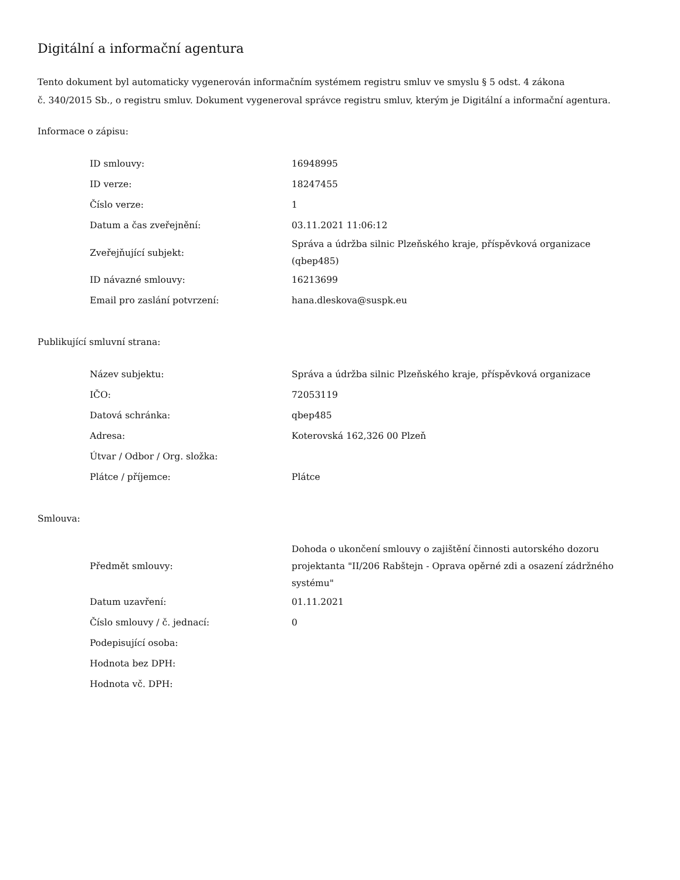Digitální a informační agentura
Tento dokument byl automaticky vygenerován informačním systémem registru smluv ve smyslu § 5 odst. 4 zákona
č. 340/2015 Sb., o registru smluv. Dokument vygeneroval správce registru smluv, kterým je Digitální a informační agentura.
Informace o zápisu:
| ID smlouvy: | 16948995 |
| ID verze: | 18247455 |
| Číslo verze: | 1 |
| Datum a čas zveřejnění: | 03.11.2021 11:06:12 |
| Zveřejňující subjekt: | Správa a údržba silnic Plzeňského kraje, příspěvková organizace (qbep485) |
| ID návazné smlouvy: | 16213699 |
| Email pro zaslání potvrzení: | hana.dleskova@suspk.eu |
Publikující smluvní strana:
| Název subjektu: | Správa a údržba silnic Plzeňského kraje, příspěvková organizace |
| IČO: | 72053119 |
| Datová schránka: | qbep485 |
| Adresa: | Koterovská 162,326 00 Plzeň |
| Útvar / Odbor / Org. složka: | |
| Plátce / příjemce: | Plátce |
Smlouva:
| Předmět smlouvy: | Dohoda o ukončení smlouvy o zajištění činnosti autorského dozoru projektanta "II/206 Rabštejn - Oprava opěrné zdi a osazení zádržného systému" |
| Datum uzavření: | 01.11.2021 |
| Číslo smlouvy / č. jednací: | 0 |
| Podepisující osoba: | |
| Hodnota bez DPH: | |
| Hodnota vč. DPH: | |